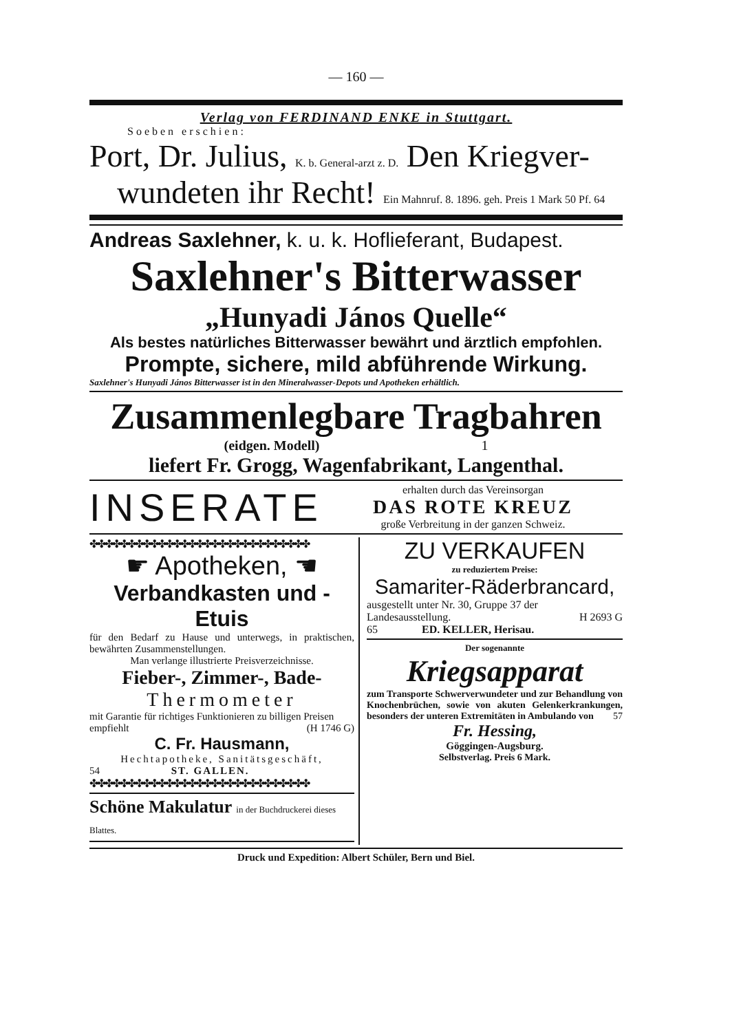— 160 —
Verlag von FERDINAND ENKE in Stuttgart.
Soeben erschien:
Port, Dr. Julius, K. b. General-arzt z. D. Den Kriegver-
wundeten ihr Recht! Ein Mahnruf. 8. 1896. geh. Preis 1 Mark 50 Pf. 64
Andreas Saxlehner, k. u. k. Hoflieferant, Budapest.
Saxlehner's Bitterwasser
„Hunyadi János Quelle“
Als bestes natürliches Bitterwasser bewährt und ärztlich empfohlen.
Prompte, sichere, mild abführende Wirkung.
Saxlehner's Hunyadi János Bitterwasser ist in den Mineralwasser-Depots und Apotheken erhältlich.
Zusammenlegbare Tragbahren
(eidgen. Modell) 1
liefert Fr. Grogg, Wagenfabrikant, Langenthal.
INSERATE
erhalten durch das Vereinsorgan
DAS ROTE KREUZ
große Verbreitung in der ganzen Schweiz.
✤✤✤✤✤✤✤✤✤✤✤✤✤✤✤✤✤✤✤✤✤✤✤✤✤✤✤✤✤
☛ Apotheken, ☚
Verbandkasten und -Etuis
für den Bedarf zu Hause und unterwegs, in praktischen, bewährten Zusammenstellungen.
Man verlange illustrierte Preisverzeichnisse.
Fieber-, Zimmer-, Bade-
Thermometer
mit Garantie für richtiges Funktionieren zu billigen Preisen empfiehlt (H 1746 G)
C. Fr. Hausmann,
Hechtapotheke, Sanitätsgeschäft,
54 ST. GALLEN.
✤✤✤✤✤✤✤✤✤✤✤✤✤✤✤✤✤✤✤✤✤✤✤✤✤✤✤✤✤
Schöne Makulatur in der Buchdruckerei dieses Blattes.
ZU VERKAUFEN
zu reduziertem Preise:
Samariter-Räderbrancard,
ausgestellt unter Nr. 30, Gruppe 37 der Landesausstellung. H 2693 G
65 ED. KELLER, Herisau.
Der sogenannte
Kriegsapparat
zum Transporte Schwerverwundeter und zur Behandlung von Knochenbrüchen, sowie von akuten Gelenkerkrankungen, besonders der unteren Extremitäten in Ambulando von 57
Fr. Hessing,
Göggingen-Augsburg.
Selbstverlag. Preis 6 Mark.
Druck und Expedition: Albert Schüler, Bern und Biel.